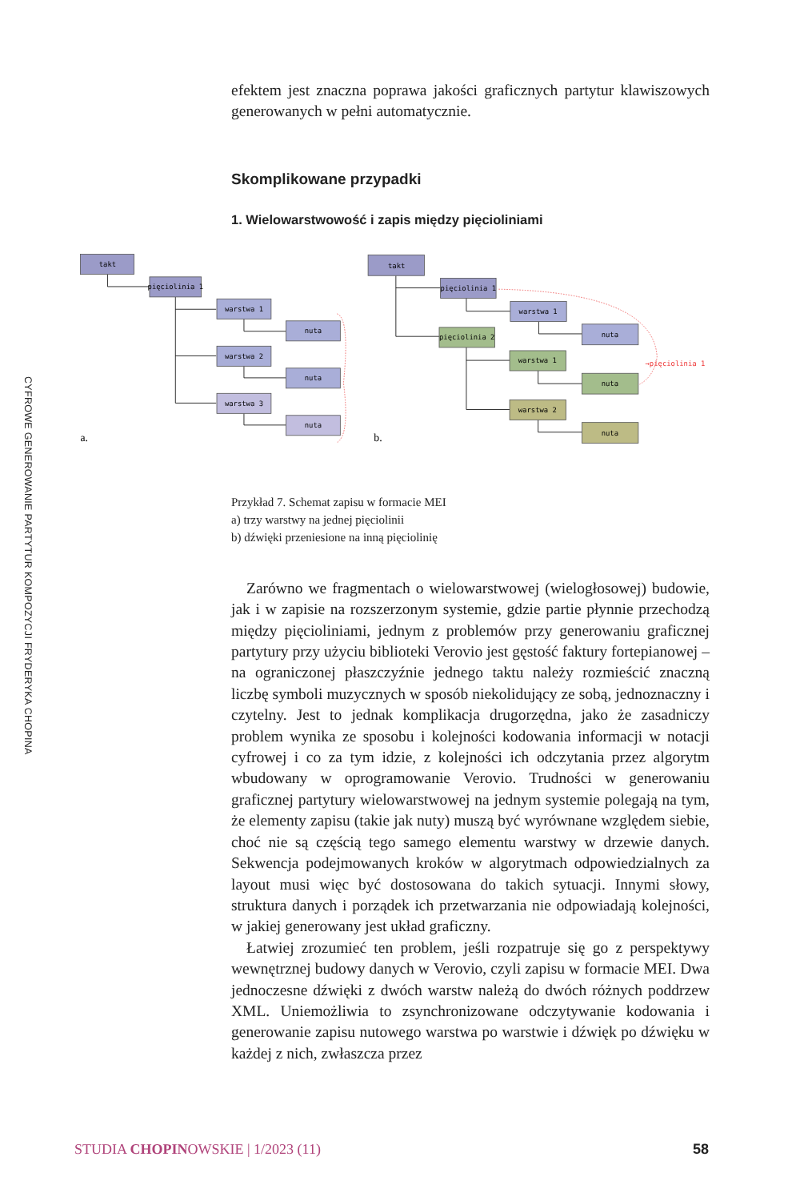CYFROWE GENEROWANIE PARTYTUR KOMPOZYCJI FRYDERYKA CHOPINA
efektem jest znaczna poprawa jakości graficznych partytur klawiszo­wych generowanych w pełni automatycznie.
Skomplikowane przypadki
1. Wielowarstwowość i zapis między pięcioliniami
takt
pięciolinia 1
warstwa 1
nuta
warstwa 2
nuta
warstwa 3
nuta
takt
pięciolinia 1
warstwa 1
nuta
pięciolinia 2
warstwa 1
nuta
warstwa 2
nuta
→pięciolinia 1
a.
b.
Przykład 7. Schemat zapisu w formacie MEI
a) trzy warstwy na jednej pięciolinii
b) dźwięki przeniesione na inną pięciolinię
Zarówno we fragmentach o wielowarstwowej (wielogłosowej) budowie, jak i w zapisie na rozszerzonym systemie, gdzie partie płynnie przechodzą między pięcioliniami, jednym z problemów przy generowaniu graficznej partytury przy użyciu biblioteki Verovio jest gęstość faktury fortepianowej – na ograniczonej płaszczyźnie jed­nego taktu należy rozmieścić znaczną liczbę symboli muzycznych w sposób niekolidujący ze sobą, jednoznaczny i czytelny. Jest to jed­nak komplikacja drugorzędna, jako że zasadniczy problem wynika ze sposobu i kolejności kodowania informacji w notacji cyfrowej i co za tym idzie, z kolejności ich odczytania przez algorytm wbudowany w oprogramowanie Verovio. Trudności w generowaniu graficznej partytury wielowarstwowej na jednym systemie polegają na tym, że elementy zapisu (takie jak nuty) muszą być wyrównane względem siebie, choć nie są częścią tego samego elementu warstwy w drzewie danych. Sekwencja podejmowanych kroków w algorytmach odpo­wiedzialnych za layout musi więc być dostosowana do takich sytua­cji. Innymi słowy, struktura danych i porządek ich przetwarzania nie odpowiadają kolejności, w jakiej generowany jest układ graficzny.
Łatwiej zrozumieć ten problem, jeśli rozpatruje się go z perspek­tywy wewnętrznej budowy danych w Verovio, czyli zapisu w for­macie MEI. Dwa jednoczesne dźwięki z dwóch warstw należą do dwóch różnych poddrzew XML. Uniemożliwia to zsynchronizowane odczytywanie kodowania i generowanie zapisu nutowego warstwa po warstwie i dźwięk po dźwięku w każdej z nich, zwłaszcza przez
STUDIA CHOPINOWSKIE | 1/2023 (11) 58